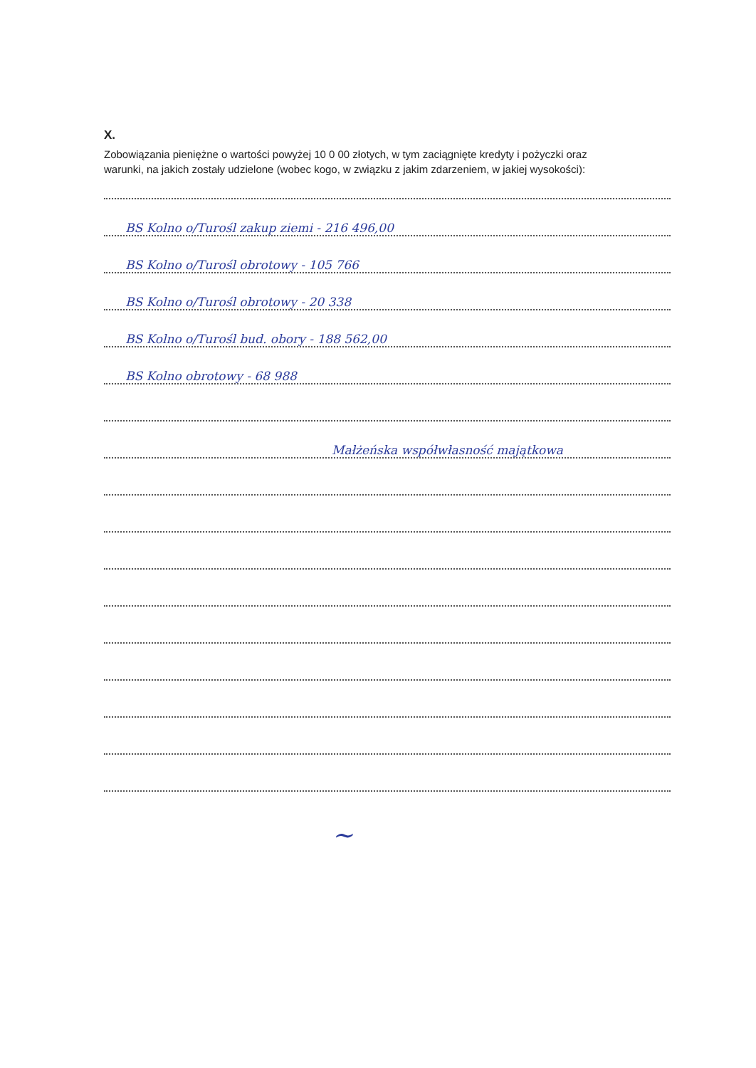X.
Zobowiązania pieniężne o wartości powyżej 10 0 00 złotych, w tym zaciągnięte kredyty i pożyczki oraz
warunki, na jakich zostały udzielone (wobec kogo, w związku z jakim zdarzeniem, w jakiej wysokości):
BS Kolno o/Turośl zakup ziemi - 216 496,00
BS Kolno o/Turośl obrotowy - 105 766
BS Kolno o/Turośl obrotowy - 20 338
BS Kolno o/Turośl bud. obory - 188 562,00
BS Kolno obrotowy - 68 988
Małżeńska współwłasność majątkowa
~